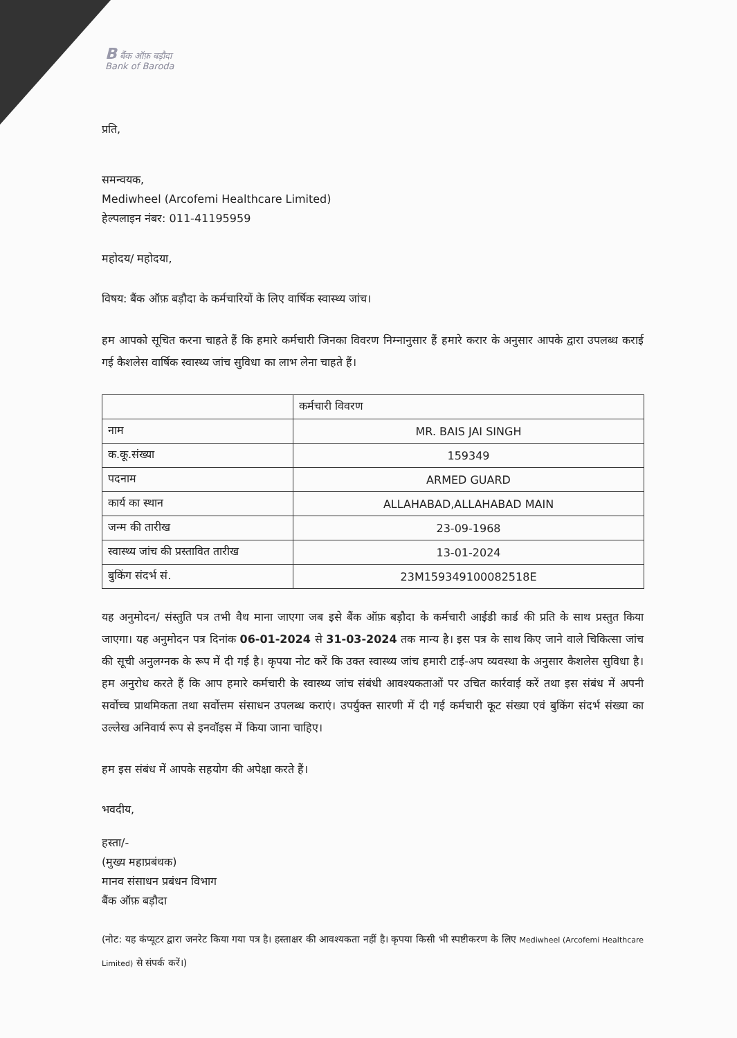B बैंक ऑफ़ बड़ौदा
Bank of Baroda
प्रति,
समन्वयक,
Mediwheel (Arcofemi Healthcare Limited)
हेल्पलाइन नंबर: 011-41195959
महोदय/ महोदया,
विषय: बैंक ऑफ़ बड़ौदा के कर्मचारियों के लिए वार्षिक स्वास्थ्य जांच।
हम आपको सूचित करना चाहते हैं कि हमारे कर्मचारी जिनका विवरण निम्नानुसार हैं हमारे करार के अनुसार आपके द्वारा उपलब्ध कराई गई कैशलेस वार्षिक स्वास्थ्य जांच सुविधा का लाभ लेना चाहते हैं।
| | कर्मचारी विवरण |
| नाम | MR. BAIS JAI SINGH |
| क.कू.संख्या | 159349 |
| पदनाम | ARMED GUARD |
| कार्य का स्थान | ALLAHABAD,ALLAHABAD MAIN |
| जन्म की तारीख | 23-09-1968 |
| स्वास्थ्य जांच की प्रस्तावित तारीख | 13-01-2024 |
| बुकिंग संदर्भ सं. | 23M159349100082518E |
यह अनुमोदन/ संस्तुति पत्र तभी वैध माना जाएगा जब इसे बैंक ऑफ़ बड़ौदा के कर्मचारी आईडी कार्ड की प्रति के साथ प्रस्तुत किया जाएगा। यह अनुमोदन पत्र दिनांक 06-01-2024 से 31-03-2024 तक मान्य है। इस पत्र के साथ किए जाने वाले चिकित्सा जांच की सूची अनुलग्नक के रूप में दी गई है। कृपया नोट करें कि उक्त स्वास्थ्य जांच हमारी टाई-अप व्यवस्था के अनुसार कैशलेस सुविधा है। हम अनुरोध करते हैं कि आप हमारे कर्मचारी के स्वास्थ्य जांच संबंधी आवश्यकताओं पर उचित कार्रवाई करें तथा इस संबंध में अपनी सर्वोच्च प्राथमिकता तथा सर्वोत्तम संसाधन उपलब्ध कराएं। उपर्युक्त सारणी में दी गई कर्मचारी कूट संख्या एवं बुकिंग संदर्भ संख्या का उल्लेख अनिवार्य रूप से इनवॉइस में किया जाना चाहिए।
हम इस संबंध में आपके सहयोग की अपेक्षा करते हैं।
भवदीय,
हस्ता/-
(मुख्य महाप्रबंधक)
मानव संसाधन प्रबंधन विभाग
बैंक ऑफ़ बड़ौदा
(नोट: यह कंप्यूटर द्वारा जनरेट किया गया पत्र है। हस्ताक्षर की आवश्यकता नहीं है। कृपया किसी भी स्पष्टीकरण के लिए Mediwheel (Arcofemi Healthcare Limited) से संपर्क करें।)